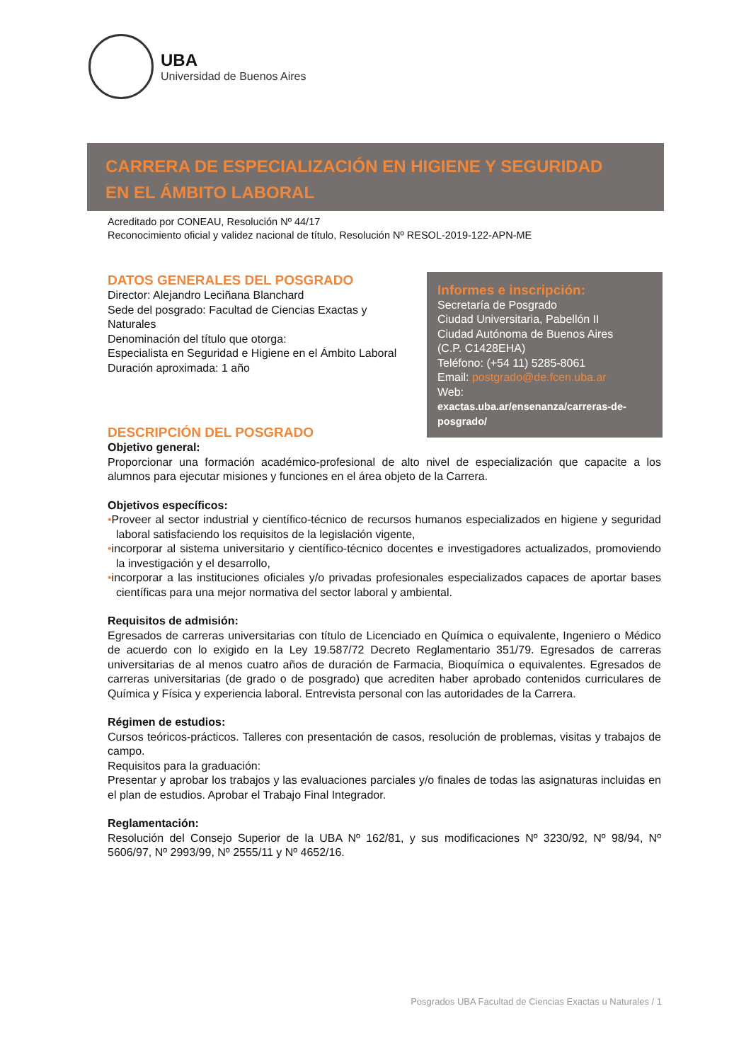UBA
Universidad de Buenos Aires
CARRERA DE ESPECIALIZACIÓN EN HIGIENE Y SEGURIDAD
EN EL ÁMBITO LABORAL
Acreditado por CONEAU, Resolución Nº 44/17
Reconocimiento oficial y validez nacional de título, Resolución Nº RESOL-2019-122-APN-ME
DATOS GENERALES DEL POSGRADO
Director: Alejandro Leciñana Blanchard
Sede del posgrado: Facultad de Ciencias Exactas y Naturales
Denominación del título que otorga:
Especialista en Seguridad e Higiene en el Ámbito Laboral
Duración aproximada: 1 año
DESCRIPCIÓN DEL POSGRADO
Objetivo general:
Proporcionar una formación académico-profesional de alto nivel de especialización que capacite a los alumnos para ejecutar misiones y funciones en el área objeto de la Carrera.
Objetivos específicos:
•Proveer al sector industrial y científico-técnico de recursos humanos especializados en higiene y seguridad laboral satisfaciendo los requisitos de la legislación vigente,
•incorporar al sistema universitario y científico-técnico docentes e investigadores actualizados, promoviendo la investigación y el desarrollo,
•incorporar a las instituciones oficiales y/o privadas profesionales especializados capaces de aportar bases científicas para una mejor normativa del sector laboral y ambiental.
Requisitos de admisión:
Egresados de carreras universitarias con título de Licenciado en Química o equivalente, Ingeniero o Médico de acuerdo con lo exigido en la Ley 19.587/72 Decreto Reglamentario 351/79. Egresados de carreras universitarias de al menos cuatro años de duración de Farmacia, Bioquímica o equivalentes. Egresados de carreras universitarias (de grado o de posgrado) que acrediten haber aprobado contenidos curriculares de Química y Física y experiencia laboral. Entrevista personal con las autoridades de la Carrera.
Régimen de estudios:
Cursos teóricos-prácticos. Talleres con presentación de casos, resolución de problemas, visitas y trabajos de campo.
Requisitos para la graduación:
Presentar y aprobar los trabajos y las evaluaciones parciales y/o finales de todas las asignaturas incluidas en el plan de estudios. Aprobar el Trabajo Final Integrador.
Reglamentación:
Resolución del Consejo Superior de la UBA Nº 162/81, y sus modificaciones Nº 3230/92, Nº 98/94, Nº 5606/97, Nº 2993/99, Nº 2555/11 y Nº 4652/16.
Informes e inscripción:
Secretaría de Posgrado
Ciudad Universitaria, Pabellón II
Ciudad Autónoma de Buenos Aires
(C.P. C1428EHA)
Teléfono: (+54 11) 5285-8061
Email: postgrado@de.fcen.uba.ar
Web:
exactas.uba.ar/ensenanza/carreras-de-posgrado/
Posgrados UBA Facultad de Ciencias Exactas u Naturales / 1